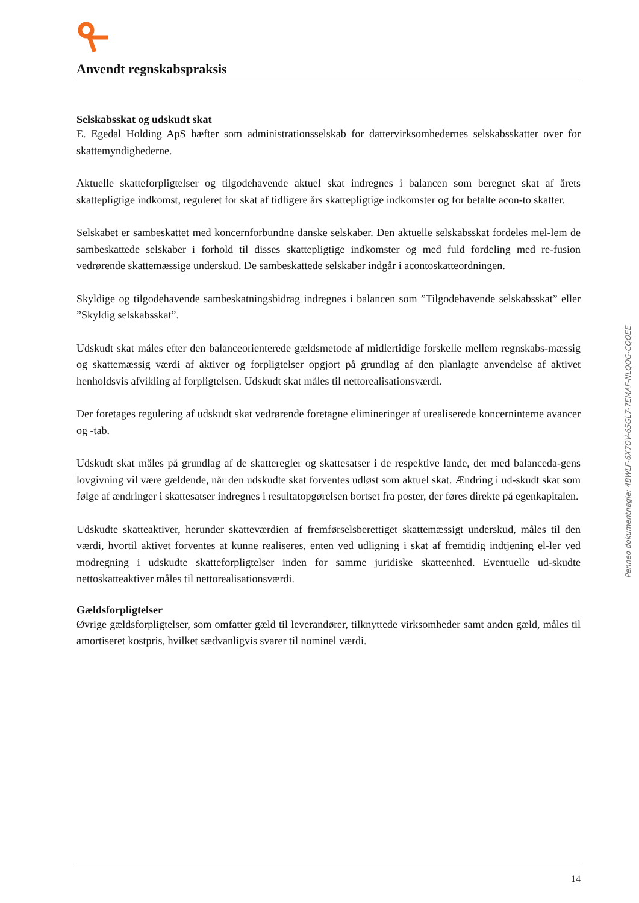Anvendt regnskabspraksis
Selskabsskat og udskudt skat
E. Egedal Holding ApS hæfter som administrationsselskab for dattervirksomhedernes selskabsskatter over for skattemyndighederne.
Aktuelle skatteforpligtelser og tilgodehavende aktuel skat indregnes i balancen som beregnet skat af årets skattepligtige indkomst, reguleret for skat af tidligere års skattepligtige indkomster og for betalte acon-to skatter.
Selskabet er sambeskattet med koncernforbundne danske selskaber. Den aktuelle selskabsskat fordeles mel-lem de sambeskattede selskaber i forhold til disses skattepligtige indkomster og med fuld fordeling med re-fusion vedrørende skattemæssige underskud. De sambeskattede selskaber indgår i acontoskatteordningen.
Skyldige og tilgodehavende sambeskatningsbidrag indregnes i balancen som ”Tilgodehavende selskabsskat” eller ”Skyldig selskabsskat”.
Udskudt skat måles efter den balanceorienterede gældsmetode af midlertidige forskelle mellem regnskabs-mæssig og skattemæssig værdi af aktiver og forpligtelser opgjort på grundlag af den planlagte anvendelse af aktivet henholdsvis afvikling af forpligtelsen. Udskudt skat måles til nettorealisationsværdi.
Der foretages regulering af udskudt skat vedrørende foretagne elimineringer af urealiserede koncerninterne avancer og -tab.
Udskudt skat måles på grundlag af de skatteregler og skattesatser i de respektive lande, der med balanceda-gens lovgivning vil være gældende, når den udskudte skat forventes udløst som aktuel skat. Ændring i ud-skudt skat som følge af ændringer i skattesatser indregnes i resultatopgørelsen bortset fra poster, der føres direkte på egenkapitalen.
Udskudte skatteaktiver, herunder skatteværdien af fremførselsberettiget skattemæssigt underskud, måles til den værdi, hvortil aktivet forventes at kunne realiseres, enten ved udligning i skat af fremtidig indtjening el-ler ved modregning i udskudte skatteforpligtelser inden for samme juridiske skatteenhed. Eventuelle ud-skudte nettoskatteaktiver måles til nettorealisationsværdi.
Gældsforpligtelser
Øvrige gældsforpligtelser, som omfatter gæld til leverandører, tilknyttede virksomheder samt anden gæld, måles til amortiseret kostpris, hvilket sædvanligvis svarer til nominel værdi.
Penneo dokumentnøgle: 4BWLF-6X7OV-65GL7-7EMAF-NLQOG-CQQEE
14